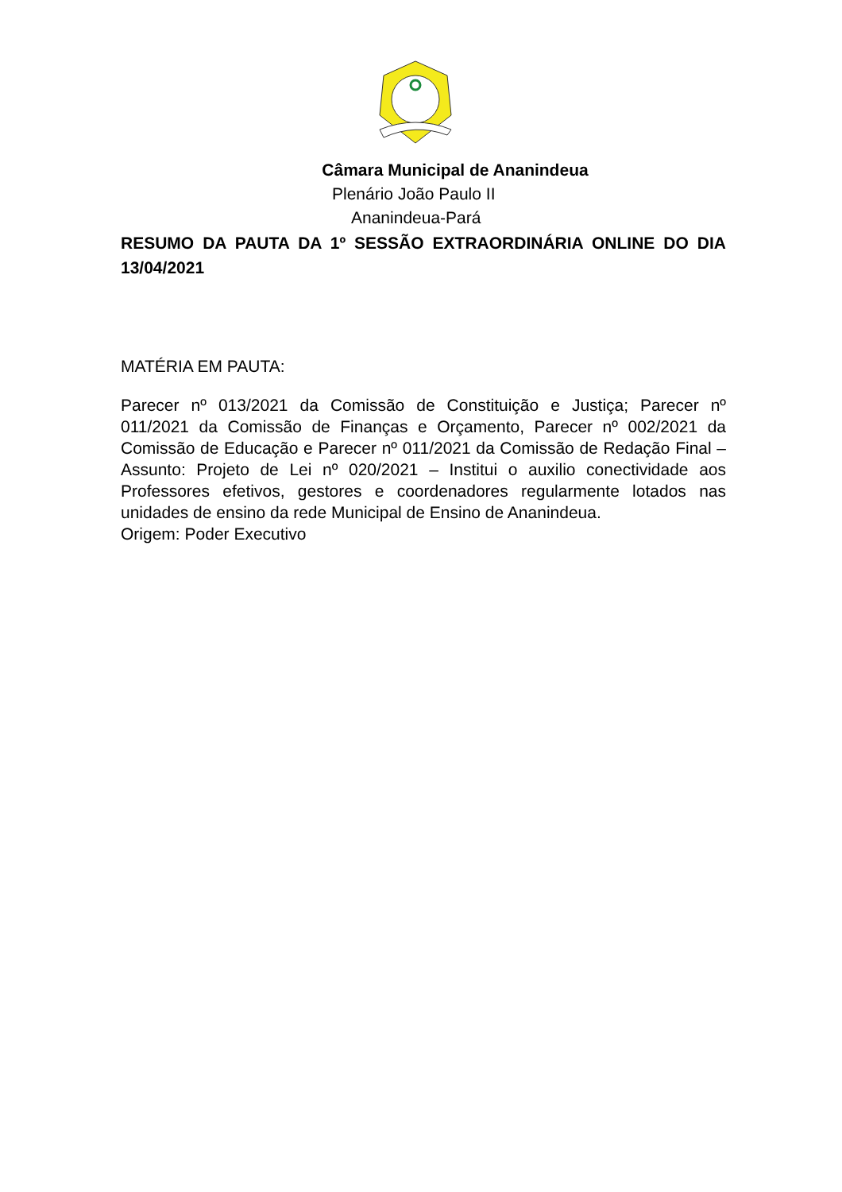Câmara Municipal de Ananindeua
Plenário João Paulo II
Ananindeua-Pará
RESUMO DA PAUTA DA 1º SESSÃO EXTRAORDINÁRIA ONLINE DO DIA 13/04/2021
MATÉRIA EM PAUTA:
Parecer nº 013/2021 da Comissão de Constituição e Justiça; Parecer nº 011/2021 da Comissão de Finanças e Orçamento, Parecer nº 002/2021 da Comissão de Educação e Parecer nº 011/2021 da Comissão de Redação Final – Assunto: Projeto de Lei nº 020/2021 – Institui o auxilio conectividade aos Professores efetivos, gestores e coordenadores regularmente lotados nas unidades de ensino da rede Municipal de Ensino de Ananindeua.
Origem: Poder Executivo